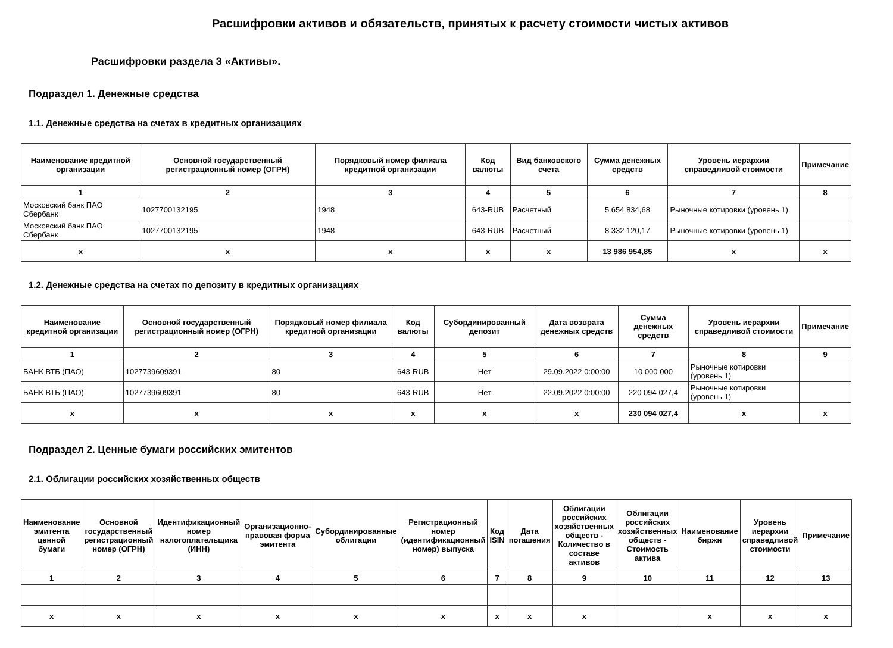Расшифровки активов и обязательств, принятых к расчету стоимости чистых активов
Расшифровки раздела 3 «Активы».
Подраздел 1. Денежные средства
1.1. Денежные средства на счетах в кредитных организациях
| Наименование кредитной организации | Основной государственный регистрационный номер (ОГРН) | Порядковый номер филиала кредитной организации | Код валюты | Вид банковского счета | Сумма денежных средств | Уровень иерархии справедливой стоимости | Примечание |
| --- | --- | --- | --- | --- | --- | --- | --- |
| 1 | 2 | 3 | 4 | 5 | 6 | 7 | 8 |
| Московский банк ПАО Сбербанк | 1027700132195 | 1948 | 643-RUB | Расчетный | 5 654 834,68 | Рыночные котировки (уровень 1) | |
| Московский банк ПАО Сбербанк | 1027700132195 | 1948 | 643-RUB | Расчетный | 8 332 120,17 | Рыночные котировки (уровень 1) | |
| x | x | x | x | x | 13 986 954,85 | x | x |
1.2. Денежные средства на счетах по депозиту в кредитных организациях
| Наименование кредитной организации | Основной государственный регистрационный номер (ОГРН) | Порядковый номер филиала кредитной организации | Код валюты | Субординированный депозит | Дата возврата денежных средств | Сумма денежных средств | Уровень иерархии справедливой стоимости | Примечание |
| --- | --- | --- | --- | --- | --- | --- | --- | --- |
| 1 | 2 | 3 | 4 | 5 | 6 | 7 | 8 | 9 |
| БАНК ВТБ (ПАО) | 1027739609391 | 80 | 643-RUB | Нет | 29.09.2022 0:00:00 | 10 000 000 | Рыночные котировки (уровень 1) | |
| БАНК ВТБ (ПАО) | 1027739609391 | 80 | 643-RUB | Нет | 22.09.2022 0:00:00 | 220 094 027,4 | Рыночные котировки (уровень 1) | |
| x | x | x | x | x | x | 230 094 027,4 | x | x |
Подраздел 2. Ценные бумаги российских эмитентов
2.1. Облигации российских хозяйственных обществ
| Наименование эмитента ценной бумаги | Основной государственный регистрационный номер (ОГРН) | Идентификационный номер налогоплательщика (ИНН) | Организационно-правовая форма эмитента | Субординированные облигации | Регистрационный номер (идентификационный номер) выпуска | Код ISIN | Дата погашения | Облигации российских хозяйственных обществ - Количество в составе активов | Облигации российских хозяйственных обществ - Стоимость актива | Наименование биржи | Уровень иерархии справедливой стоимости | Примечание |
| --- | --- | --- | --- | --- | --- | --- | --- | --- | --- | --- | --- | --- |
| 1 | 2 | 3 | 4 | 5 | 6 | 7 | 8 | 9 | 10 | 11 | 12 | 13 |
| x | x | x | x | x | x | x | x | x | | x | x | x |